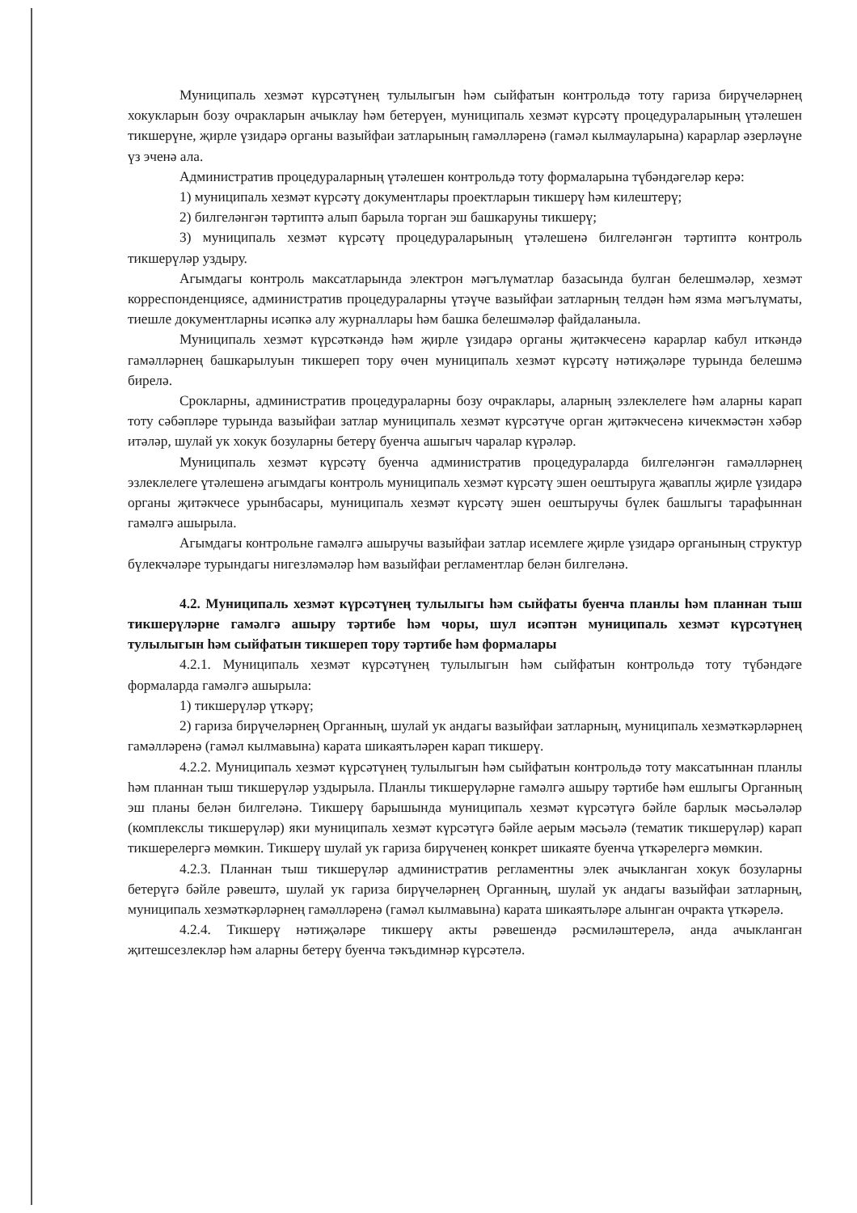Муниципаль хезмәт күрсәтүнең тулылыгын һәм сыйфатын контрольдә тоту гариза бирүчеләрнең хокукларын бозу очракларын ачыклау һәм бетерүен, муниципаль хезмәт күрсәтү процедураларының үтәлешен тикшерүне, җирле үзидарә органы вазыйфаи затларының гамәлләренә (гамәл кылмауларына) карарлар әзерләүне үз эченә ала.
Административ процедураларның үтәлешен контрольдә тоту формаларына түбәндәгеләр керә:
1) муниципаль хезмәт күрсәтү документлары проектларын тикшерү һәм килештерү;
2) билгеләнгән тәртиптә алып барыла торган эш башкаруны тикшерү;
3) муниципаль хезмәт күрсәтү процедураларының үтәлешенә билгеләнгән тәртиптә контроль тикшерүләр уздыру.
Агымдагы контроль максатларында электрон мәгълүматлар базасында булган белешмәләр, хезмәт корреспонденциясе, административ процедураларны үтәүче вазыйфаи затларның телдән һәм язма мәгълүматы, тиешле документларны исәпкә алу журналлары һәм башка белешмәләр файдаланыла.
Муниципаль хезмәт күрсәткәндә һәм җирле үзидарә органы җитәкчесенә карарлар кабул иткәндә гамәлләрнең башкарылуын тикшереп тору өчен муниципаль хезмәт күрсәтү нәтиҗәләре турында белешмә бирелә.
Срокларны, административ процедураларны бозу очраклары, аларның эзлеклелеге һәм аларны карап тоту сәбәпләре турында вазыйфаи затлар муниципаль хезмәт күрсәтүче орган җитәкчесенә кичекмәстән хәбәр итәләр, шулай ук хокук бозуларны бетерү буенча ашыгыч чаралар күрәләр.
Муниципаль хезмәт күрсәтү буенча административ процедураларда билгеләнгән гамәлләрнең эзлеклелеге үтәлешенә агымдагы контроль муниципаль хезмәт күрсәтү эшен оештыруга җаваплы җирле үзидарә органы җитәкчесе урынбасары, муниципаль хезмәт күрсәтү эшен оештыручы бүлек башлыгы тарафыннан гамәлгә ашырыла.
Агымдагы контрольне гамәлгә ашыручы вазыйфаи затлар исемлеге җирле үзидарә органының структур бүлекчәләре турындагы нигезләмәләр һәм вазыйфаи регламентлар белән билгеләнә.
4.2. Муниципаль хезмәт күрсәтүнең тулылыгы һәм сыйфаты буенча планлы һәм планнан тыш тикшерүләрне гамәлгә ашыру тәртибе һәм чоры, шул исәптән муниципаль хезмәт күрсәтүнең тулылыгын һәм сыйфатын тикшереп тору тәртибе һәм формалары
4.2.1. Муниципаль хезмәт күрсәтүнең тулылыгын һәм сыйфатын контрольдә тоту түбәндәге формаларда гамәлгә ашырыла:
1) тикшерүләр үткәрү;
2) гариза бирүчеләрнең Органның, шулай ук андагы вазыйфаи затларның, муниципаль хезмәткәрләрнең гамәлләренә (гамәл кылмавына) карата шикаятьләрен карап тикшерү.
4.2.2. Муниципаль хезмәт күрсәтүнең тулылыгын һәм сыйфатын контрольдә тоту максатыннан планлы һәм планнан тыш тикшерүләр уздырыла. Планлы тикшерүләрне гамәлгә ашыру тәртибе һәм ешлыгы Органның эш планы белән билгеләнә. Тикшерү барышында муниципаль хезмәт күрсәтүгә бәйле барлык мәсьәләләр (комплекслы тикшерүләр) яки муниципаль хезмәт күрсәтүгә бәйле аерым мәсьәлә (тематик тикшерүләр) карап тикшерелергә мөмкин. Тикшерү шулай ук гариза бирүченең конкрет шикаяте буенча үткәрелергә мөмкин.
4.2.3. Планнан тыш тикшерүләр административ регламентны элек ачыкланган хокук бозуларны бетерүгә бәйле рәвештә, шулай ук гариза бирүчеләрнең Органның, шулай ук андагы вазыйфаи затларның, муниципаль хезмәткәрләрнең гамәлләренә (гамәл кылмавына) карата шикаятьләре алынган очракта үткәрелә.
4.2.4. Тикшерү нәтиҗәләре тикшерү акты рәвешендә рәсмиләштерелә, анда ачыкланган җитешсезлекләр һәм аларны бетерү буенча тәкъдимнәр күрсәтелә.